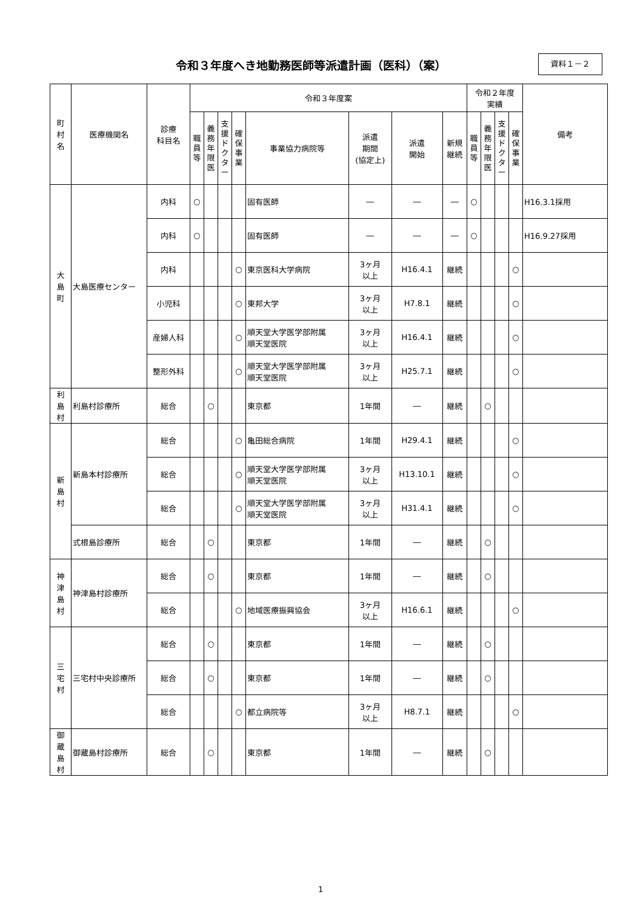令和３年度へき地勤務医師等派遣計画（医科）（案）
資料１－２
| 町 村 名 | 医療機関名 | 診療 科目名 | 令和３年度案 | | | | | | | | 令和２年度 実績 | | | | 備考 |
| --- | --- | --- | --- | --- | --- | --- | --- | --- | --- | --- | --- | --- | --- | --- | --- |
| | | | 職 員 等 | 義 務 年 限 医 | 支 援 ド ク タ ー | 確 保 事 業 | 事業協力病院等 | 派遣 期間 (協定上) | 派遣 開始 | 新規 継続 | 職 員 等 | 義 務 年 限 医 | 支 援 ド ク タ ー | 確 保 事 業 | |
| 大 島 町 | 大島医療センター | 内科 | ○ | | | | 固有医師 | ― | ― | ― | ○ | | | | H16.3.1採用 |
| | | 内科 | ○ | | | | 固有医師 | ― | ― | ― | ○ | | | | H16.9.27採用 |
| | | 内科 | | | | ○ | 東京医科大学病院 | 3ヶ月 以上 | H16.4.1 | 継続 | | | | ○ | |
| | | 小児科 | | | | ○ | 東邦大学 | 3ヶ月 以上 | H7.8.1 | 継続 | | | | ○ | |
| | | 産婦人科 | | | | ○ | 順天堂大学医学部附属 順天堂医院 | 3ヶ月 以上 | H16.4.1 | 継続 | | | | ○ | |
| | | 整形外科 | | | | ○ | 順天堂大学医学部附属 順天堂医院 | 3ヶ月 以上 | H25.7.1 | 継続 | | | | ○ | |
| 利 島 村 | 利島村診療所 | 総合 | | ○ | | | 東京都 | 1年間 | ― | 継続 | | ○ | | | |
| 新 島 村 | 新島本村診療所 | 総合 | | | | ○ | 亀田総合病院 | 1年間 | H29.4.1 | 継続 | | | | ○ | |
| | | 総合 | | | | ○ | 順天堂大学医学部附属 順天堂医院 | 3ヶ月 以上 | H13.10.1 | 継続 | | | | ○ | |
| | | 総合 | | | | ○ | 順天堂大学医学部附属 順天堂医院 | 3ヶ月 以上 | H31.4.1 | 継続 | | | | ○ | |
| | 式根島診療所 | 総合 | | ○ | | | 東京都 | 1年間 | ― | 継続 | | ○ | | | |
| 神 津 島 村 | 神津島村診療所 | 総合 | | ○ | | | 東京都 | 1年間 | ― | 継続 | | ○ | | | |
| | | 総合 | | | | ○ | 地域医療振興協会 | 3ヶ月 以上 | H16.6.1 | 継続 | | | | ○ | |
| 三 宅 村 | 三宅村中央診療所 | 総合 | | ○ | | | 東京都 | 1年間 | ― | 継続 | | ○ | | | |
| | | 総合 | | ○ | | | 東京都 | 1年間 | ― | 継続 | | ○ | | | |
| | | 総合 | | | | ○ | 都立病院等 | 3ヶ月 以上 | H8.7.1 | 継続 | | | | ○ | |
| 御 蔵 島 村 | 御蔵島村診療所 | 総合 | | ○ | | | 東京都 | 1年間 | ― | 継続 | | ○ | | | |
1